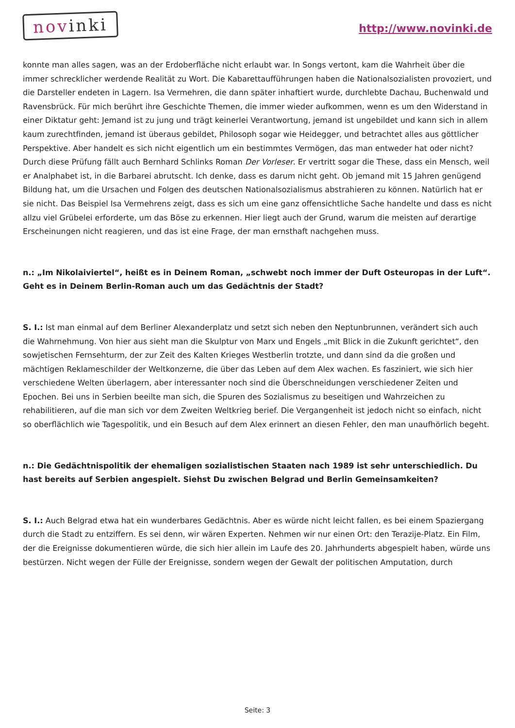novinki
http://www.novinki.de
konnte man alles sagen, was an der Erdoberfläche nicht erlaubt war. In Songs vertont, kam die Wahrheit über die immer schrecklicher werdende Realität zu Wort. Die Kabarettaufführungen haben die Nationalsozialisten provoziert, und die Darsteller endeten in Lagern. Isa Vermehren, die dann später inhaftiert wurde, durchlebte Dachau, Buchenwald und Ravensbrück. Für mich berührt ihre Geschichte Themen, die immer wieder aufkommen, wenn es um den Widerstand in einer Diktatur geht: Jemand ist zu jung und trägt keinerlei Verantwortung, jemand ist ungebildet und kann sich in allem kaum zurechtfinden, jemand ist überaus gebildet, Philosoph sogar wie Heidegger, und betrachtet alles aus göttlicher Perspektive. Aber handelt es sich nicht eigentlich um ein bestimmtes Vermögen, das man entweder hat oder nicht? Durch diese Prüfung fällt auch Bernhard Schlinks Roman Der Vorleser. Er vertritt sogar die These, dass ein Mensch, weil er Analphabet ist, in die Barbarei abrutscht. Ich denke, dass es darum nicht geht. Ob jemand mit 15 Jahren genügend Bildung hat, um die Ursachen und Folgen des deutschen Nationalsozialismus abstrahieren zu können. Natürlich hat er sie nicht. Das Beispiel Isa Vermehrens zeigt, dass es sich um eine ganz offensichtliche Sache handelte und dass es nicht allzu viel Grübelei erforderte, um das Böse zu erkennen. Hier liegt auch der Grund, warum die meisten auf derartige Erscheinungen nicht reagieren, und das ist eine Frage, der man ernsthaft nachgehen muss.
n.: „Im Nikolaiviertel“, heißt es in Deinem Roman, „schwebt noch immer der Duft Osteuropas in der Luft“. Geht es in Deinem Berlin-Roman auch um das Gedächtnis der Stadt?
S. I.: Ist man einmal auf dem Berliner Alexanderplatz und setzt sich neben den Neptunbrunnen, verändert sich auch die Wahrnehmung. Von hier aus sieht man die Skulptur von Marx und Engels „mit Blick in die Zukunft gerichtet“, den sowjetischen Fernsehturm, der zur Zeit des Kalten Krieges Westberlin trotzte, und dann sind da die großen und mächtigen Reklameschilder der Weltkonzerne, die über das Leben auf dem Alex wachen. Es fasziniert, wie sich hier verschiedene Welten überlagern, aber interessanter noch sind die Überschneidungen verschiedener Zeiten und Epochen. Bei uns in Serbien beeilte man sich, die Spuren des Sozialismus zu beseitigen und Wahrzeichen zu rehabilitieren, auf die man sich vor dem Zweiten Weltkrieg berief. Die Vergangenheit ist jedoch nicht so einfach, nicht so oberflächlich wie Tagespolitik, und ein Besuch auf dem Alex erinnert an diesen Fehler, den man unaufhörlich begeht.
n.: Die Gedächtnispolitik der ehemaligen sozialistischen Staaten nach 1989 ist sehr unterschiedlich. Du hast bereits auf Serbien angespielt. Siehst Du zwischen Belgrad und Berlin Gemeinsamkeiten?
S. I.: Auch Belgrad etwa hat ein wunderbares Gedächtnis. Aber es würde nicht leicht fallen, es bei einem Spaziergang durch die Stadt zu entziffern. Es sei denn, wir wären Experten. Nehmen wir nur einen Ort: den Terazije-Platz. Ein Film, der die Ereignisse dokumentieren würde, die sich hier allein im Laufe des 20. Jahrhunderts abgespielt haben, würde uns bestürzen. Nicht wegen der Fülle der Ereignisse, sondern wegen der Gewalt der politischen Amputation, durch
Seite: 3